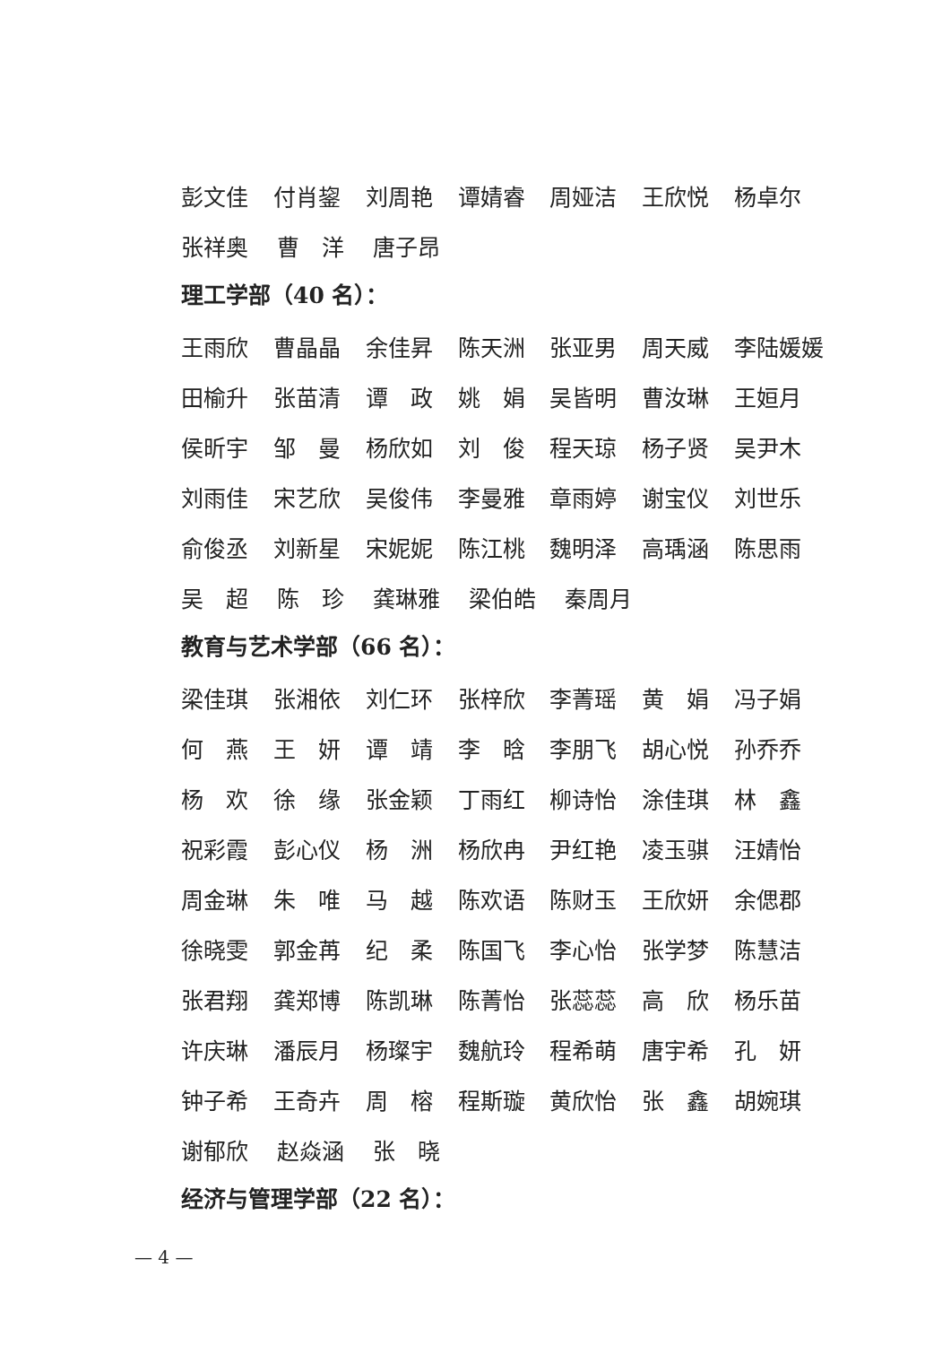彭文佳 付肖鋆 刘周艳 谭婧睿 周娅洁 王欣悦 杨卓尔
张祥奥 曹　洋 唐子昂
理工学部（40 名）：
王雨欣 曹晶晶 余佳昇 陈天洲 张亚男 周天威 李陆媛媛
田榆升 张苗清 谭　政 姚　娟 吴皆明 曹汝琳 王姮月
侯昕宇 邹　曼 杨欣如 刘　俊 程天琼 杨子贤 吴尹木
刘雨佳 宋艺欣 吴俊伟 李曼雅 章雨婷 谢宝仪 刘世乐
俞俊丞 刘新星 宋妮妮 陈江桃 魏明泽 高瑀涵 陈思雨
吴　超 陈　珍 龚琳雅 梁伯皓 秦周月
教育与艺术学部（66 名）：
梁佳琪 张湘依 刘仁环 张梓欣 李菁瑶 黄　娟 冯子娟
何　燕 王　妍 谭　靖 李　晗 李朋飞 胡心悦 孙乔乔
杨　欢 徐　缘 张金颖 丁雨红 柳诗怡 涂佳琪 林　鑫
祝彩霞 彭心仪 杨　洲 杨欣冉 尹红艳 凌玉骐 汪婧怡
周金琳 朱　唯 马　越 陈欢语 陈财玉 王欣妍 余偲郡
徐晓雯 郭金苒 纪　柔 陈国飞 李心怡 张学梦 陈慧洁
张君翔 龚郑博 陈凯琳 陈菁怡 张蕊蕊 高　欣 杨乐苗
许庆琳 潘辰月 杨璨宇 魏航玲 程希萌 唐宇希 孔　妍
钟子希 王奇卉 周　榕 程斯璇 黄欣怡 张　鑫 胡婉琪
谢郁欣 赵焱涵 张　晓
经济与管理学部（22 名）：
— 4 —